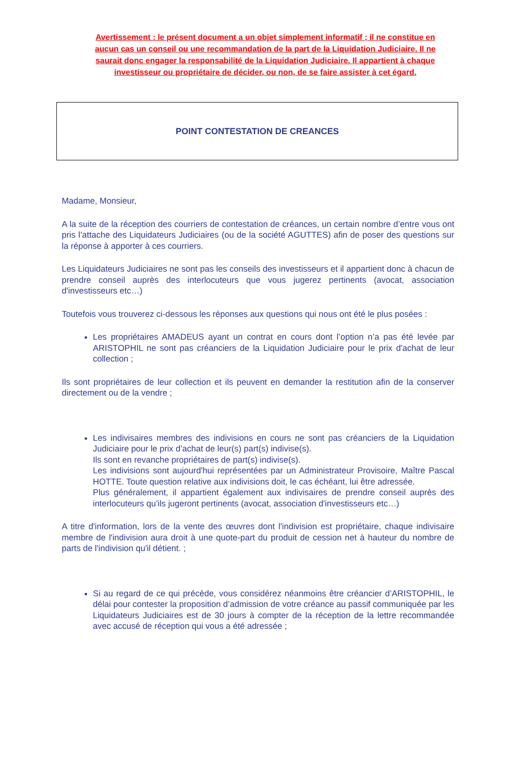Avertissement : le présent document a un objet simplement informatif ; il ne constitue en aucun cas un conseil ou une recommandation de la part de la Liquidation Judiciaire. Il ne saurait donc engager la responsabilité de la Liquidation Judiciaire. Il appartient à chaque investisseur ou propriétaire de décider, ou non, de se faire assister à cet égard.
POINT CONTESTATION DE CREANCES
Madame, Monsieur,
A la suite de la réception des courriers de contestation de créances, un certain nombre d’entre vous ont pris l’attache des Liquidateurs Judiciaires (ou de la société AGUTTES) afin de poser des questions sur la réponse à apporter à ces courriers.
Les Liquidateurs Judiciaires ne sont pas les conseils des investisseurs et il appartient donc à chacun de prendre conseil auprès des interlocuteurs que vous jugerez pertinents (avocat, association d'investisseurs etc…)
Toutefois vous trouverez ci-dessous les réponses aux questions qui nous ont été le plus posées :
Les propriétaires AMADEUS ayant un contrat en cours dont l’option n’a pas été levée par ARISTOPHIL ne sont pas créanciers de la Liquidation Judiciaire pour le prix d'achat de leur collection ;
Ils sont propriétaires de leur collection et ils peuvent en demander la restitution afin de la conserver directement ou de la vendre ;
Les indivisaires membres des indivisions en cours ne sont pas créanciers de la Liquidation Judiciaire pour le prix d’achat de leur(s) part(s) indivise(s).
Ils sont en revanche propriétaires de part(s) indivise(s).
Les indivisions sont aujourd'hui représentées par un Administrateur Provisoire, Maître Pascal HOTTE. Toute question relative aux indivisions doit, le cas échéant, lui être adressée.
Plus généralement, il appartient également aux indivisaires de prendre conseil auprès des interlocuteurs qu’ils jugeront pertinents (avocat, association d'investisseurs etc…)
A titre d'information, lors de la vente des œuvres dont l'indivision est propriétaire, chaque indivisaire membre de l'indivision aura droit à une quote-part du produit de cession net à hauteur du nombre de parts de l'indivision qu'il détient. ;
Si au regard de ce qui précède, vous considérez néanmoins être créancier d’ARISTOPHIL, le délai pour contester la proposition d’admission de votre créance au passif communiquée par les Liquidateurs Judiciaires est de 30 jours à compter de la réception de la lettre recommandée avec accusé de réception qui vous a été adressée ;